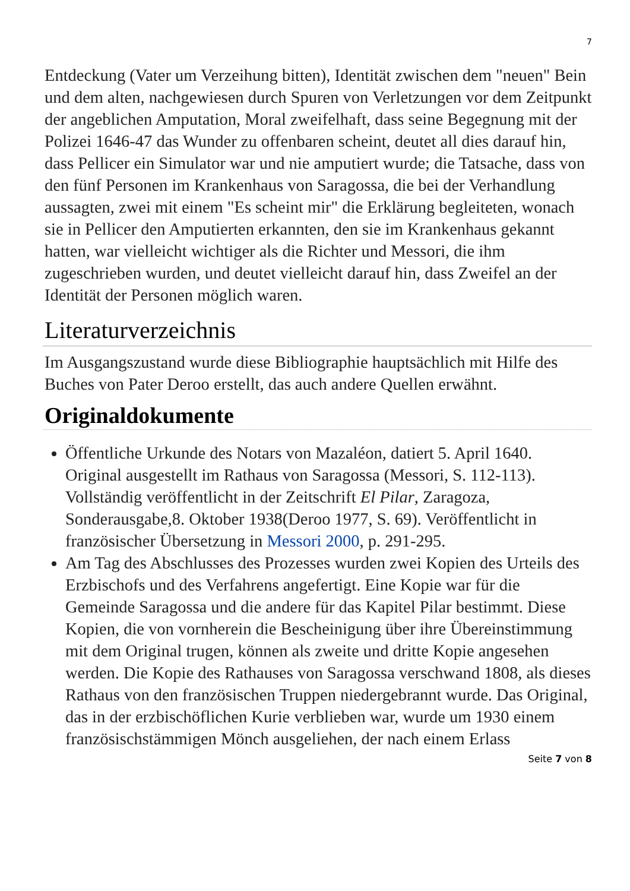7
Entdeckung (Vater um Verzeihung bitten), Identität zwischen dem "neuen" Bein und dem alten, nachgewiesen durch Spuren von Verletzungen vor dem Zeitpunkt der angeblichen Amputation, Moral zweifelhaft, dass seine Begegnung mit der Polizei 1646-47 das Wunder zu offenbaren scheint, deutet all dies darauf hin, dass Pellicer ein Simulator war und nie amputiert wurde; die Tatsache, dass von den fünf Personen im Krankenhaus von Saragossa, die bei der Verhandlung aussagten, zwei mit einem "Es scheint mir" die Erklärung begleiteten, wonach sie in Pellicer den Amputierten erkannten, den sie im Krankenhaus gekannt hatten, war vielleicht wichtiger als die Richter und Messori, die ihm zugeschrieben wurden, und deutet vielleicht darauf hin, dass Zweifel an der Identität der Personen möglich waren.
Literaturverzeichnis
Im Ausgangszustand wurde diese Bibliographie hauptsächlich mit Hilfe des Buches von Pater Deroo erstellt, das auch andere Quellen erwähnt.
Originaldokumente
Öffentliche Urkunde des Notars von Mazaléon, datiert 5. April 1640. Original ausgestellt im Rathaus von Saragossa (Messori, S. 112-113). Vollständig veröffentlicht in der Zeitschrift El Pilar, Zaragoza, Sonderausgabe,8. Oktober 1938(Deroo 1977, S. 69). Veröffentlicht in französischer Übersetzung in Messori 2000, p. 291-295.
Am Tag des Abschlusses des Prozesses wurden zwei Kopien des Urteils des Erzbischofs und des Verfahrens angefertigt. Eine Kopie war für die Gemeinde Saragossa und die andere für das Kapitel Pilar bestimmt. Diese Kopien, die von vornherein die Bescheinigung über ihre Übereinstimmung mit dem Original trugen, können als zweite und dritte Kopie angesehen werden. Die Kopie des Rathauses von Saragossa verschwand 1808, als dieses Rathaus von den französischen Truppen niedergebrannt wurde. Das Original, das in der erzbischöflichen Kurie verblieben war, wurde um 1930 einem französischstämmigen Mönch ausgeliehen, der nach einem Erlass
Seite 7 von 8